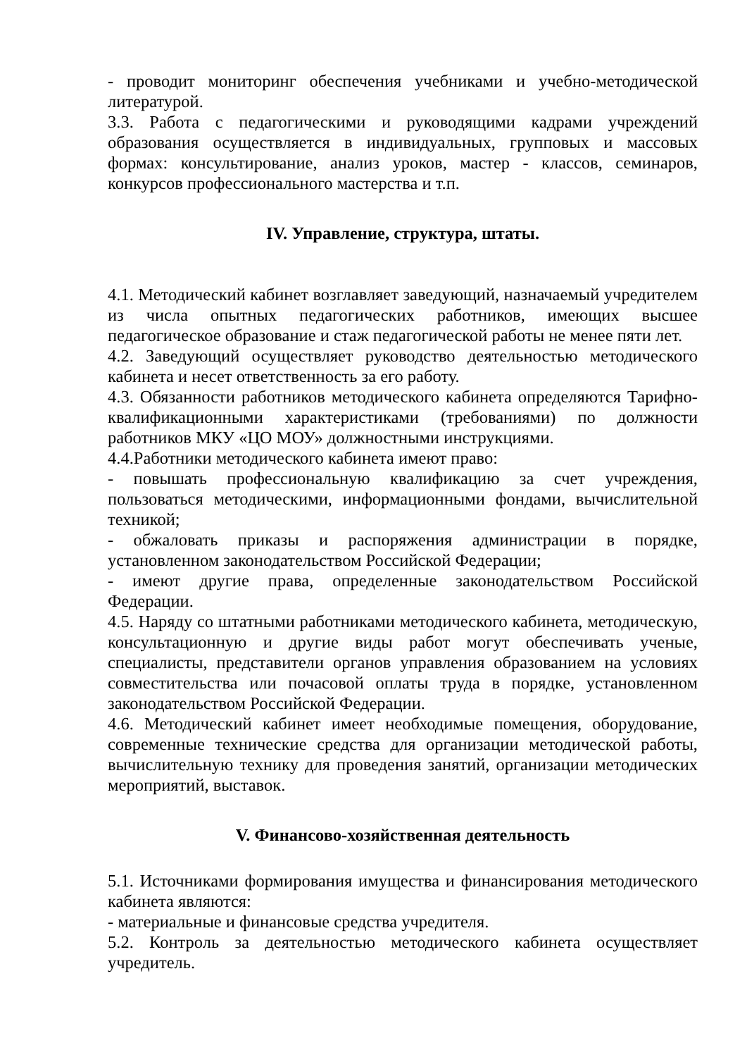- проводит мониторинг обеспечения учебниками и учебно-методической литературой.
3.3. Работа с педагогическими и руководящими кадрами учреждений образования осуществляется в индивидуальных, групповых и массовых формах: консультирование, анализ уроков, мастер - классов, семинаров, конкурсов профессионального мастерства и т.п.
IV. Управление, структура, штаты.
4.1. Методический кабинет возглавляет заведующий, назначаемый учредителем из числа опытных педагогических работников, имеющих высшее педагогическое образование и стаж педагогической работы не менее пяти лет.
4.2. Заведующий осуществляет руководство деятельностью методического кабинета и несет ответственность за его работу.
4.3. Обязанности работников методического кабинета определяются Тарифно-квалификационными характеристиками (требованиями) по должности работников МКУ «ЦО МОУ» должностными инструкциями.
4.4.Работники методического кабинета имеют право:
- повышать профессиональную квалификацию за счет учреждения, пользоваться методическими, информационными фондами, вычислительной техникой;
- обжаловать приказы и распоряжения администрации в порядке, установленном законодательством Российской Федерации;
- имеют другие права, определенные законодательством Российской Федерации.
4.5. Наряду со штатными работниками методического кабинета, методическую, консультационную и другие виды работ могут обеспечивать ученые, специалисты, представители органов управления образованием на условиях совместительства или почасовой оплаты труда в порядке, установленном законодательством Российской Федерации.
4.6. Методический кабинет имеет необходимые помещения, оборудование, современные технические средства для организации методической работы, вычислительную технику для проведения занятий, организации методических мероприятий, выставок.
V. Финансово-хозяйственная деятельность
5.1. Источниками формирования имущества и финансирования методического кабинета являются:
- материальные и финансовые средства учредителя.
5.2. Контроль за деятельностью методического кабинета осуществляет учредитель.